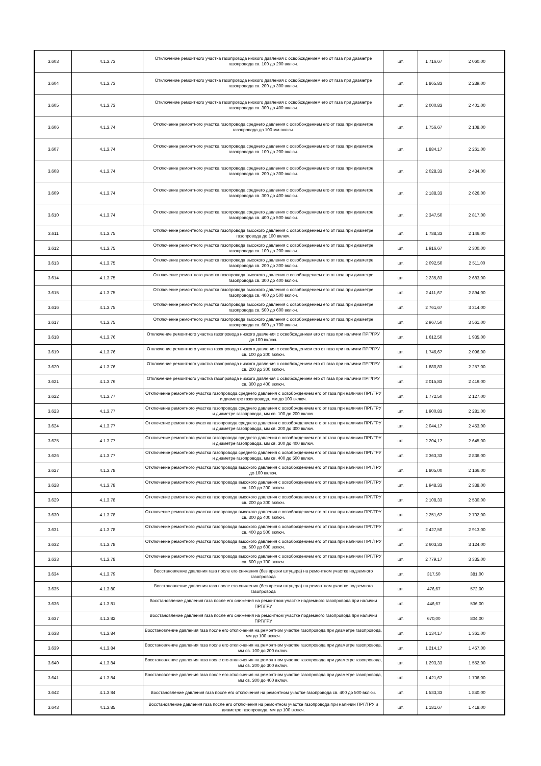| 3.603 | 4.1.3.73 | Отключение ремонтного участка газопровода низкого давления с освобождением его от газа при диаметре газопровода св. 100 до 200 включ. | шт. | 1 716,67 | 2 060,00 |
| 3.604 | 4.1.3.73 | Отключение ремонтного участка газопровода низкого давления с освобождением его от газа при диаметре газопровода св. 200 до 300 включ. | шт. | 1 865,83 | 2 239,00 |
| 3.605 | 4.1.3.73 | Отключение ремонтного участка газопровода низкого давления с освобождением его от газа при диаметре газопровода св. 300 до 400 включ. | шт. | 2 000,83 | 2 401,00 |
| 3.606 | 4.1.3.74 | Отключение ремонтного участка газопровода среднего давления с освобождением его от газа при диаметре газопровода до 100 мм включ. | шт. | 1 756,67 | 2 108,00 |
| 3.607 | 4.1.3.74 | Отключение ремонтного участка газопровода среднего давления с освобождением его от газа при диаметре газопровода св. 100 до 200 включ. | шт. | 1 884,17 | 2 261,00 |
| 3.608 | 4.1.3.74 | Отключение ремонтного участка газопровода среднего давления с освобождением его от газа при диаметре газопровода св. 200 до 300 включ. | шт. | 2 028,33 | 2 434,00 |
| 3.609 | 4.1.3.74 | Отключение ремонтного участка газопровода среднего давления с освобождением его от газа при диаметре газопровода св. 300 до 400 включ. | шт. | 2 188,33 | 2 626,00 |
| 3.610 | 4.1.3.74 | Отключение ремонтного участка газопровода среднего давления с освобождением его от газа при диаметре газопровода св. 400 до 500 включ. | шт. | 2 347,50 | 2 817,00 |
| 3.611 | 4.1.3.75 | Отключение ремонтного участка газопровода высокого давления с освобождением его от газа при диаметре газопровода до 100 включ. | шт. | 1 788,33 | 2 146,00 |
| 3.612 | 4.1.3.75 | Отключение ремонтного участка газопровода высокого давления с освобождением его от газа при диаметре газопровода св. 100 до 200 включ. | шт. | 1 916,67 | 2 300,00 |
| 3.613 | 4.1.3.75 | Отключение ремонтного участка газопровода высокого давления с освобождением его от газа при диаметре газопровода св. 200 до 300 включ. | шт. | 2 092,50 | 2 511,00 |
| 3.614 | 4.1.3.75 | Отключение ремонтного участка газопровода высокого давления с освобождением его от газа при диаметре газопровода св. 300 до 400 включ. | шт. | 2 235,83 | 2 683,00 |
| 3.615 | 4.1.3.75 | Отключение ремонтного участка газопровода высокого давления с освобождением его от газа при диаметре газопровода св. 400 до 500 включ. | шт. | 2 411,67 | 2 894,00 |
| 3.616 | 4.1.3.75 | Отключение ремонтного участка газопровода высокого давления с освобождением его от газа при диаметре газопровода св. 500 до 600 включ. | шт. | 2 761,67 | 3 314,00 |
| 3.617 | 4.1.3.75 | Отключение ремонтного участка газопровода высокого давления с освобождением его от газа при диаметре газопровода св. 600 до 700 включ. | шт. | 2 967,50 | 3 561,00 |
| 3.618 | 4.1.3.76 | Отключение ремонтного участка газопровода низкого давления с освобождением его от газа при наличии ПРГ/ГРУ до 100 включ. | шт. | 1 612,50 | 1 935,00 |
| 3.619 | 4.1.3.76 | Отключение ремонтного участка газопровода низкого давления с освобождением его от газа при наличии ПРГ/ГРУ св. 100 до 200 включ. | шт. | 1 746,67 | 2 096,00 |
| 3.620 | 4.1.3.76 | Отключение ремонтного участка газопровода низкого давления с освобождением его от газа при наличии ПРГ/ГРУ св. 200 до 300 включ. | шт. | 1 880,83 | 2 257,00 |
| 3.621 | 4.1.3.76 | Отключение ремонтного участка газопровода низкого давления с освобождением его от газа при наличии ПРГ/ГРУ св. 300 до 400 включ. | шт. | 2 015,83 | 2 419,00 |
| 3.622 | 4.1.3.77 | Отключение ремонтного участка газопровода среднего давления с освобождением его от газа при наличии ПРГ/ГРУ и диаметре газопровода, мм до 100 включ. | шт. | 1 772,50 | 2 127,00 |
| 3.623 | 4.1.3.77 | Отключение ремонтного участка газопровода среднего давления с освобождением его от газа при наличии ПРГ/ГРУ и диаметре газопровода, мм св. 100 до 200 включ. | шт. | 1 900,83 | 2 281,00 |
| 3.624 | 4.1.3.77 | Отключение ремонтного участка газопровода среднего давления с освобождением его от газа при наличии ПРГ/ГРУ и диаметре газопровода, мм св. 200 до 300 включ. | шт. | 2 044,17 | 2 453,00 |
| 3.625 | 4.1.3.77 | Отключение ремонтного участка газопровода среднего давления с освобождением его от газа при наличии ПРГ/ГРУ и диаметре газопровода, мм св. 300 до 400 включ. | шт. | 2 204,17 | 2 645,00 |
| 3.626 | 4.1.3.77 | Отключение ремонтного участка газопровода среднего давления с освобождением его от газа при наличии ПРГ/ГРУ и диаметре газопровода, мм св. 400 до 500 включ. | шт. | 2 363,33 | 2 836,00 |
| 3.627 | 4.1.3.78 | Отключение ремонтного участка газопровода высокого давления с освобождением его от газа при наличии ПРГ/ГРУ до 100 включ. | шт. | 1 805,00 | 2 166,00 |
| 3.628 | 4.1.3.78 | Отключение ремонтного участка газопровода высокого давления с освобождением его от газа при наличии ПРГ/ГРУ св. 100 до 200 включ. | шт. | 1 948,33 | 2 338,00 |
| 3.629 | 4.1.3.78 | Отключение ремонтного участка газопровода высокого давления с освобождением его от газа при наличии ПРГ/ГРУ св. 200 до 300 включ. | шт. | 2 108,33 | 2 530,00 |
| 3.630 | 4.1.3.78 | Отключение ремонтного участка газопровода высокого давления с освобождением его от газа при наличии ПРГ/ГРУ св. 300 до 400 включ. | шт. | 2 251,67 | 2 702,00 |
| 3.631 | 4.1.3.78 | Отключение ремонтного участка газопровода высокого давления с освобождением его от газа при наличии ПРГ/ГРУ св. 400 до 500 включ. | шт. | 2 427,50 | 2 913,00 |
| 3.632 | 4.1.3.78 | Отключение ремонтного участка газопровода высокого давления с освобождением его от газа при наличии ПРГ/ГРУ св. 500 до 600 включ. | шт. | 2 603,33 | 3 124,00 |
| 3.633 | 4.1.3.78 | Отключение ремонтного участка газопровода высокого давления с освобождением его от газа при наличии ПРГ/ГРУ св. 600 до 700 включ. | шт. | 2 779,17 | 3 335,00 |
| 3.634 | 4.1.3.79 | Восстановление давления газа после его снижения (без врезки штуцера) на ремонтном участке надземного газопровода | шт. | 317,50 | 381,00 |
| 3.635 | 4.1.3.80 | Восстановление давления газа после его снижения (без врезки штуцера) на ремонтном участке подземного газопровода | шт. | 476,67 | 572,00 |
| 3.636 | 4.1.3.81 | Восстановление давления газа после его снижения на ремонтном участке надземного газопровода при наличии ПРГ/ГРУ | шт. | 446,67 | 536,00 |
| 3.637 | 4.1.3.82 | Восстановление давления газа после его снижения на ремонтном участке подземного газопровода при наличии ПРГ/ГРУ | шт. | 670,00 | 804,00 |
| 3.638 | 4.1.3.84 | Восстановление давления газа после его отключения на ремонтном участке газопровода при диаметре газопровода, мм до 100 включ. | шт. | 1 134,17 | 1 361,00 |
| 3.639 | 4.1.3.84 | Восстановление давления газа после его отключения на ремонтном участке газопровода при диаметре газопровода, мм св. 100 до 200 включ. | шт. | 1 214,17 | 1 457,00 |
| 3.640 | 4.1.3.84 | Восстановление давления газа после его отключения на ремонтном участке газопровода при диаметре газопровода, мм св. 200 до 300 включ. | шт. | 1 293,33 | 1 552,00 |
| 3.641 | 4.1.3.84 | Восстановление давления газа после его отключения на ремонтном участке газопровода при диаметре газопровода, мм св. 300 до 400 включ. | шт. | 1 421,67 | 1 706,00 |
| 3.642 | 4.1.3.84 | Восстановление давления газа после его отключения на ремонтном участке газопровода св. 400 до 500 включ. | шт. | 1 533,33 | 1 840,00 |
| 3.643 | 4.1.3.85 | Восстановление давления газа после его отключения на ремонтном участке газопровода при наличии ПРГ/ГРУ и диаметре газопровода, мм до 100 включ. | шт. | 1 181,67 | 1 418,00 |